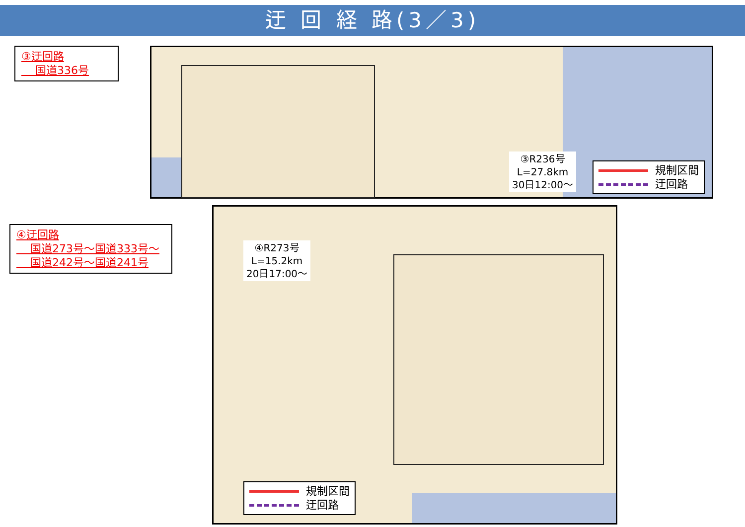迂 回 経 路(3／3)
③迂回路
国道336号
③R236号
L=27.8km
30日12:00～
規制区間
迂回路
④迂回路
国道273号～国道333号～
国道242号～国道241号
④R273号
L=15.2km
20日17:00～
規制区間
迂回路